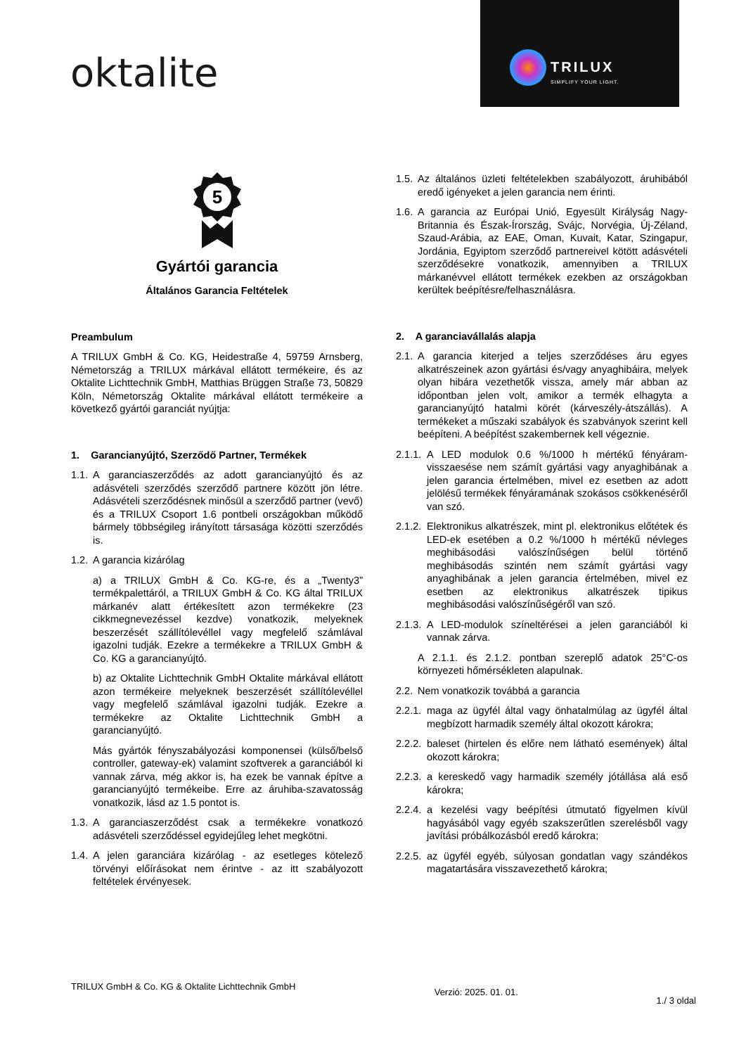oktalite
TRILUX
SIMPLIFY YOUR LIGHT.
5
Gyártói garancia
Általános Garancia Feltételek
Preambulum
A TRILUX GmbH & Co. KG, Heidestraße 4, 59759 Arnsberg, Németország a TRILUX márkával ellátott termékeire, és az Oktalite Lichttechnik GmbH, Matthias Brüggen Straße 73, 50829 Köln, Németország Oktalite márkával ellátott termékeire a következő gyártói garanciát nyújtja:
1. Garancianyújtó, Szerződő Partner, Termékek
1.1. A garanciaszerződés az adott garancianyújtó és az adásvételi szerződés szerződő partnere között jön létre. Adásvételi szerződésnek minősül a szerződő partner (vevő) és a TRILUX Csoport 1.6 pontbeli országokban működő bármely többségileg irányított társasága közötti szerződés is.
1.2. A garancia kizárólag
a) a TRILUX GmbH & Co. KG-re, és a „Twenty3” termékpalettáról, a TRILUX GmbH & Co. KG által TRILUX márkanév alatt értékesített azon termékekre (23 cikkmegnevezéssel kezdve) vonatkozik, melyeknek beszerzését szállítólevéllel vagy megfelelő számlával igazolni tudják. Ezekre a termékekre a TRILUX GmbH & Co. KG a garancianyújtó.
b) az Oktalite Lichttechnik GmbH Oktalite márkával ellátott azon termékeire melyeknek beszerzését szállítólevéllel vagy megfelelő számlával igazolni tudják. Ezekre a termékekre az Oktalite Lichttechnik GmbH a garancianyújtó.
Más gyártók fényszabályozási komponensei (külső/belső controller, gateway-ek) valamint szoftverek a garanciából ki vannak zárva, még akkor is, ha ezek be vannak építve a garancianyújtó termékeibe. Erre az áruhiba-szavatosság vonatkozik, lásd az 1.5 pontot is.
1.3. A garanciaszerződést csak a termékekre vonatkozó adásvételi szerződéssel egyidejűleg lehet megkötni.
1.4. A jelen garanciára kizárólag - az esetleges kötelező törvényi előírásokat nem érintve - az itt szabályozott feltételek érvényesek.
1.5. Az általános üzleti feltételekben szabályozott, áruhibából eredő igényeket a jelen garancia nem érinti.
1.6. A garancia az Európai Unió, Egyesült Királyság Nagy-Britannia és Észak-Írország, Svájc, Norvégia, Új-Zéland, Szaud-Arábia, az EAE, Oman, Kuvait, Katar, Szingapur, Jordánia, Egyiptom szerződő partnereivel kötött adásvételi szerződésekre vonatkozik, amennyiben a TRILUX márkanévvel ellátott termékek ezekben az országokban kerültek beépítésre/felhasználásra.
2. A garanciavállalás alapja
2.1. A garancia kiterjed a teljes szerződéses áru egyes alkatrészeinek azon gyártási és/vagy anyaghibáira, melyek olyan hibára vezethetők vissza, amely már abban az időpontban jelen volt, amikor a termék elhagyta a garancianyújtó hatalmi körét (kárveszély-átszállás). A termékeket a műszaki szabályok és szabványok szerint kell beépíteni. A beépítést szakembernek kell végeznie.
2.1.1. A LED modulok 0.6 %/1000 h mértékű fényáram-visszaesése nem számít gyártási vagy anyaghibának a jelen garancia értelmében, mivel ez esetben az adott jelölésű termékek fényáramának szokásos csökkenéséről van szó.
2.1.2. Elektronikus alkatrészek, mint pl. elektronikus előtétek és LED-ek esetében a 0.2 %/1000 h mértékű névleges meghibásodási valószínűségen belül történő meghibásodás szintén nem számít gyártási vagy anyaghibának a jelen garancia értelmében, mivel ez esetben az elektronikus alkatrészek tipikus meghibásodási valószínűségéről van szó.
2.1.3. A LED-modulok színeltérései a jelen garanciából ki vannak zárva.
A 2.1.1. és 2.1.2. pontban szereplő adatok 25°C-os környezeti hőmérsékleten alapulnak.
2.2. Nem vonatkozik továbbá a garancia
2.2.1. maga az ügyfél által vagy önhatalmúlag az ügyfél által megbízott harmadik személy által okozott károkra;
2.2.2. baleset (hirtelen és előre nem látható események) által okozott károkra;
2.2.3. a kereskedő vagy harmadik személy jótállása alá eső károkra;
2.2.4. a kezelési vagy beépítési útmutató figyelmen kívül hagyásából vagy egyéb szakszerűtlen szerelésből vagy javítási próbálkozásból eredő károkra;
2.2.5. az ügyfél egyéb, súlyosan gondatlan vagy szándékos magatartására visszavezethető károkra;
TRILUX GmbH & Co. KG & Oktalite Lichttechnik GmbH
Verzió: 2025. 01. 01.
1./ 3 oldal